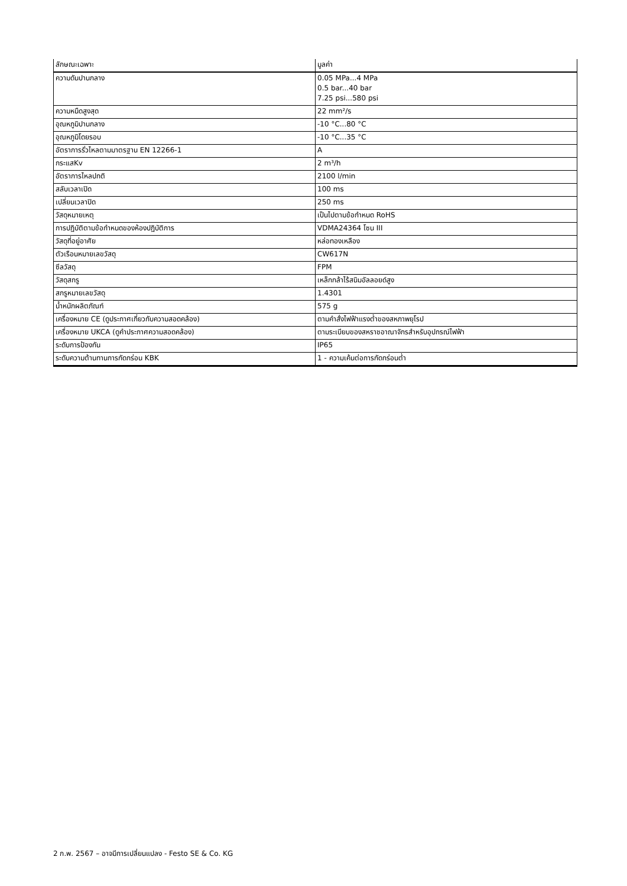| ลักษณะเฉพาะ | มูลค่า |
| --- | --- |
| ความดันปานกลาง | 0.05 MPa...4 MPa 0.5 bar...40 bar 7.25 psi...580 psi |
| ความหนืดสูงสุด | 22 mm²/s |
| อุณหภูมิปานกลาง | -10 °C...80 °C |
| อุณหภูมิโดยรอบ | -10 °C...35 °C |
| อัตราการรั่วไหลตามมาตรฐาน EN 12266-1 | A |
| กระแสKv | 2 m³/h |
| อัตราการไหลปกติ | 2100 l/min |
| สลับเวลาเปิด | 100 ms |
| เปลี่ยนเวลาปิด | 250 ms |
| วัสดุหมายเหตุ | เป็นไปตามข้อกำหนด RoHS |
| การปฏิบัติตามข้อกำหนดของห้องปฏิบัติการ | VDMA24364 โซน III |
| วัสดุที่อยู่อาศัย | หล่อทองเหลือง |
| ตัวเรือนหมายเลขวัสดุ | CW617N |
| ซีลวัสดุ | FPM |
| วัสดุสกรู | เหล็กกล้าไร้สนิมอัลลอยด์สูง |
| สกรูหมายเลขวัสดุ | 1.4301 |
| น้ำหนักผลิตภัณฑ์ | 575 g |
| เครื่องหมาย CE (ดูประกาศเกี่ยวกับความสอดคล้อง) | ตามคำสั่งไฟฟ้าแรงต่ำของสหภาพยุโรป |
| เครื่องหมาย UKCA (ดูคำประกาศความสอดคล้อง) | ตามระเบียบของสหราชอาณาจักรสำหรับอุปกรณ์ไฟฟ้า |
| ระดับการป้องกัน | IP65 |
| ระดับความต้านทานการกัดกร่อน KBK | 1 - ความเค้นต่อการกัดกร่อนต่ำ |
2 ก.พ. 2567 – อาจมีการเปลี่ยนแปลง - Festo SE & Co. KG